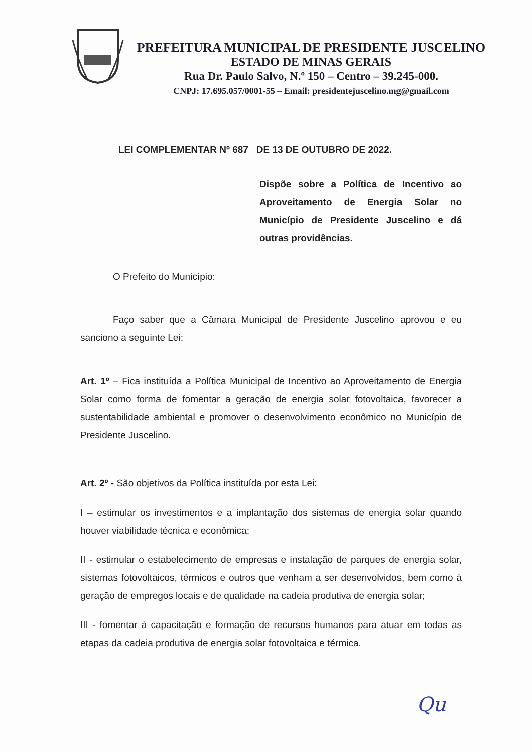PREFEITURA MUNICIPAL DE PRESIDENTE JUSCELINO
ESTADO DE MINAS GERAIS
Rua Dr. Paulo Salvo, N.º 150 – Centro – 39.245-000.
CNPJ: 17.695.057/0001-55 – Email: presidentejuscelino.mg@gmail.com
LEI COMPLEMENTAR Nº 687 DE 13 DE OUTUBRO DE 2022.
Dispõe sobre a Política de Incentivo ao Aproveitamento de Energia Solar no Município de Presidente Juscelino e dá outras providências.
O Prefeito do Município:
Faço saber que a Câmara Municipal de Presidente Juscelino aprovou e eu sanciono a seguinte Lei:
Art. 1º – Fica instituída a Política Municipal de Incentivo ao Aproveitamento de Energia Solar como forma de fomentar a geração de energia solar fotovoltaica, favorecer a sustentabilidade ambiental e promover o desenvolvimento econômico no Município de Presidente Juscelino.
Art. 2º - São objetivos da Política instituída por esta Lei:
I – estimular os investimentos e a implantação dos sistemas de energia solar quando houver viabilidade técnica e econômica;
II - estimular o estabelecimento de empresas e instalação de parques de energia solar, sistemas fotovoltaicos, térmicos e outros que venham a ser desenvolvidos, bem como à geração de empregos locais e de qualidade na cadeia produtiva de energia solar;
III - fomentar à capacitação e formação de recursos humanos para atuar em todas as etapas da cadeia produtiva de energia solar fotovoltaica e térmica.
Qu